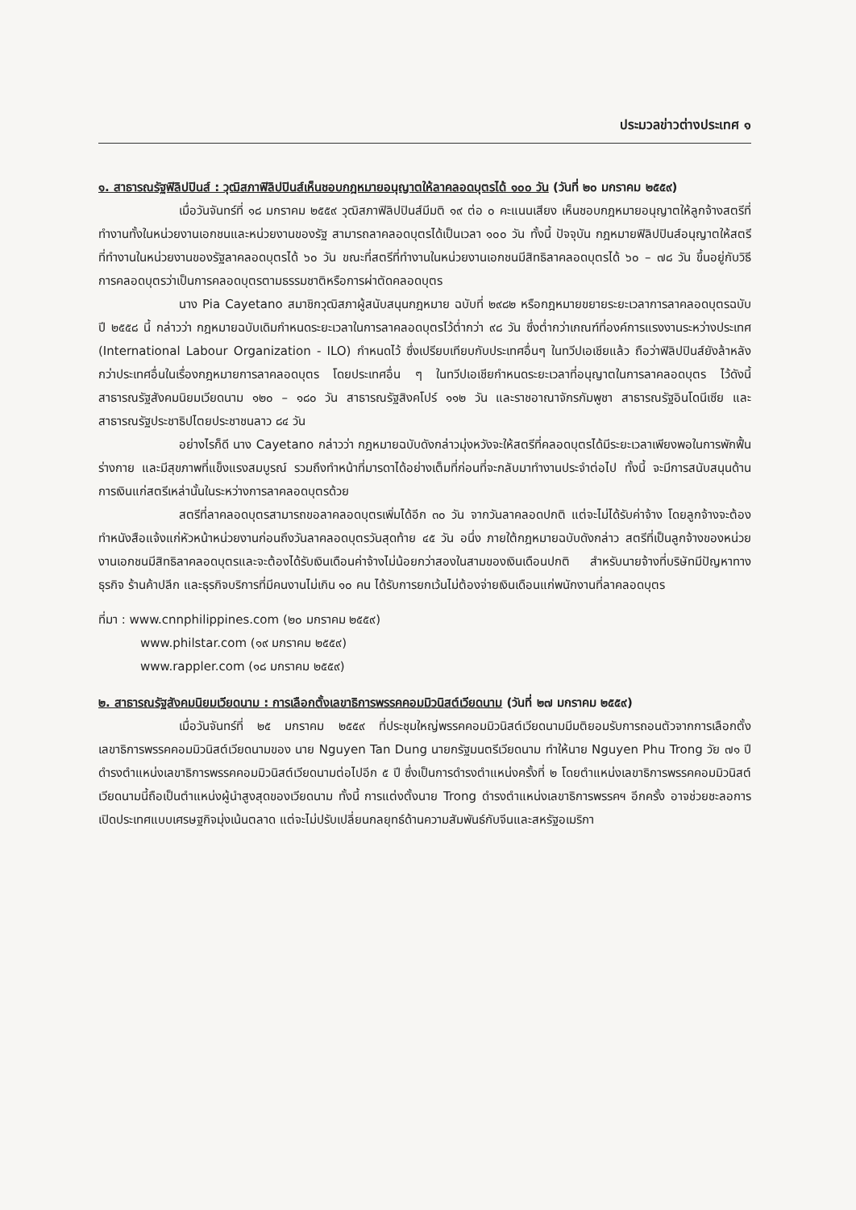ประมวลข่าวต่างประเทศ ๑
๑. สาธารณรัฐฟิลิปปินส์ : วุฒิสภาฟิลิปปินส์เห็นชอบกฎหมายอนุญาตให้ลาคลอดบุตรได้ ๑๐๐ วัน (วันที่ ๒๐ มกราคม ๒๕๕๙)
เมื่อวันจันทร์ที่ ๑๘ มกราคม ๒๕๕๙ วุฒิสภาฟิลิปปินส์มีมติ ๑๙ ต่อ ๐ คะแนนเสียง เห็นชอบกฎหมายอนุญาตให้ลูกจ้างสตรีที่ทำงานทั้งในหน่วยงานเอกชนและหน่วยงานของรัฐ สามารถลาคลอดบุตรได้เป็นเวลา ๑๐๐ วัน ทั้งนี้ ปัจจุบัน กฎหมายฟิลิปปินส์อนุญาตให้สตรีที่ทำงานในหน่วยงานของรัฐลาคลอดบุตรได้ ๖๐ วัน ขณะที่สตรีที่ทำงานในหน่วยงานเอกชนมีสิทธิลาคลอดบุตรได้ ๖๐ – ๗๘ วัน ขึ้นอยู่กับวิธีการคลอดบุตรว่าเป็นการคลอดบุตรตามธรรมชาติหรือการผ่าตัดคลอดบุตร
นาง Pia Cayetano สมาชิกวุฒิสภาผู้สนับสนุนกฎหมาย ฉบับที่ ๒๙๘๒ หรือกฎหมายขยายระยะเวลาการลาคลอดบุตรฉบับปี ๒๕๕๘ นี้ กล่าวว่า กฎหมายฉบับเดิมกำหนดระยะเวลาในการลาคลอดบุตรไว้ต่ำกว่า ๙๘ วัน ซึ่งต่ำกว่าเกณฑ์ที่องค์การแรงงานระหว่างประเทศ (International Labour Organization - ILO) กำหนดไว้ ซึ่งเปรียบเทียบกับประเทศอื่นๆ ในทวีปเอเชียแล้ว ถือว่าฟิลิปปินส์ยังล้าหลังกว่าประเทศอื่นในเรื่องกฎหมายการลาคลอดบุตร โดยประเทศอื่น ๆ ในทวีปเอเชียกำหนดระยะเวลาที่อนุญาตในการลาคลอดบุตร ไว้ดังนี้ สาธารณรัฐสังคมนิยมเวียดนาม ๑๒๐ – ๑๘๐ วัน สาธารณรัฐสิงคโปร์ ๑๑๒ วัน และราชอาณาจักรกัมพูชา สาธารณรัฐอินโดนีเซีย และสาธารณรัฐประชาธิปไตยประชาชนลาว ๘๔ วัน
อย่างไรก็ดี นาง Cayetano กล่าวว่า กฎหมายฉบับดังกล่าวมุ่งหวังจะให้สตรีที่คลอดบุตรได้มีระยะเวลาเพียงพอในการพักฟื้นร่างกาย และมีสุขภาพที่แข็งแรงสมบูรณ์ รวมถึงทำหน้าที่มารดาได้อย่างเต็มที่ก่อนที่จะกลับมาทำงานประจำต่อไป ทั้งนี้ จะมีการสนับสนุนด้านการเงินแก่สตรีเหล่านั้นในระหว่างการลาคลอดบุตรด้วย
สตรีที่ลาคลอดบุตรสามารถขอลาคลอดบุตรเพิ่มได้อีก ๓๐ วัน จากวันลาคลอดปกติ แต่จะไม่ได้รับค่าจ้าง โดยลูกจ้างจะต้องทำหนังสือแจ้งแก่หัวหน้าหน่วยงานก่อนถึงวันลาคลอดบุตรวันสุดท้าย ๔๕ วัน อนึ่ง ภายใต้กฎหมายฉบับดังกล่าว สตรีที่เป็นลูกจ้างของหน่วยงานเอกชนมีสิทธิลาคลอดบุตรและจะต้องได้รับเงินเดือนค่าจ้างไม่น้อยกว่าสองในสามของเงินเดือนปกติ สำหรับนายจ้างที่บริษัทมีปัญหาทางธุรกิจ ร้านค้าปลีก และธุรกิจบริการที่มีคนงานไม่เกิน ๑๐ คน ได้รับการยกเว้นไม่ต้องจ่ายเงินเดือนแก่พนักงานที่ลาคลอดบุตร
ที่มา : www.cnnphilippines.com (๒๐ มกราคม ๒๕๕๙)
www.philstar.com (๑๙ มกราคม ๒๕๕๙)
www.rappler.com (๑๘ มกราคม ๒๕๕๙)
๒. สาธารณรัฐสังคมนิยมเวียดนาม : การเลือกตั้งเลขาธิการพรรคคอมมิวนิสต์เวียดนาม (วันที่ ๒๗ มกราคม ๒๕๕๙)
เมื่อวันจันทร์ที่ ๒๕ มกราคม ๒๕๕๙ ที่ประชุมใหญ่พรรคคอมมิวนิสต์เวียดนามมีมติยอมรับการถอนตัวจากการเลือกตั้งเลขาธิการพรรคคอมมิวนิสต์เวียดนามของ นาย Nguyen Tan Dung นายกรัฐมนตรีเวียดนาม ทำให้นาย Nguyen Phu Trong วัย ๗๑ ปี ดำรงตำแหน่งเลขาธิการพรรคคอมมิวนิสต์เวียดนามต่อไปอีก ๕ ปี ซึ่งเป็นการดำรงตำแหน่งครั้งที่ ๒ โดยตำแหน่งเลขาธิการพรรคคอมมิวนิสต์เวียดนามนี้ถือเป็นตำแหน่งผู้นำสูงสุดของเวียดนาม ทั้งนี้ การแต่งตั้งนาย Trong ดำรงตำแหน่งเลขาธิการพรรคฯ อีกครั้ง อาจช่วยชะลอการเปิดประเทศแบบเศรษฐกิจมุ่งเน้นตลาด แต่จะไม่ปรับเปลี่ยนกลยุทธ์ด้านความสัมพันธ์กับจีนและสหรัฐอเมริกา